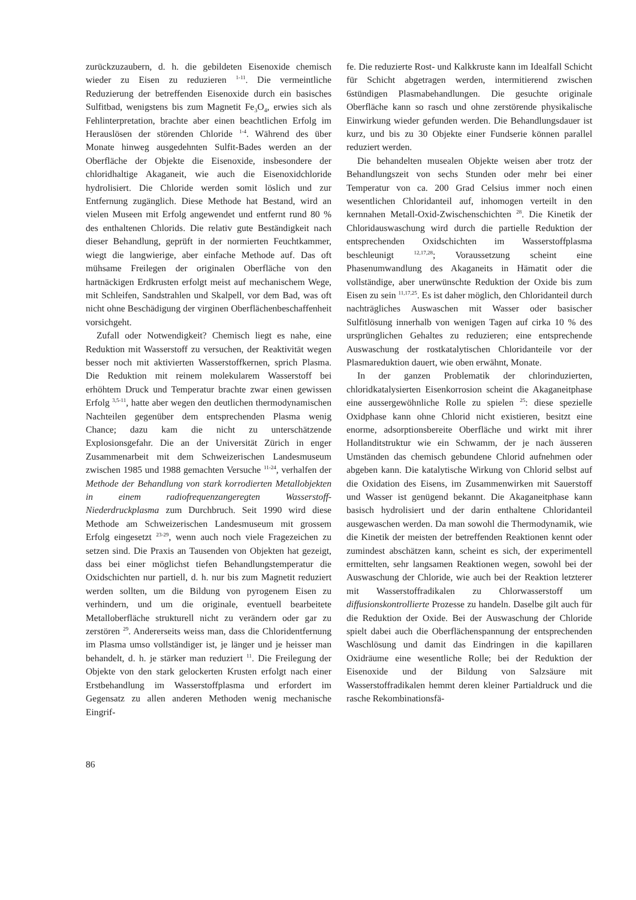zurückzuzaubern, d. h. die gebildeten Eisenoxide chemisch wieder zu Eisen zu reduzieren <sup>1-11</sup>. Die vermeintliche Reduzierung der betreffenden Eisenoxide durch ein basisches Sulfitbad, wenigstens bis zum Magnetit Fe<sub>3</sub>O<sub>4</sub>, erwies sich als Fehlinterpretation, brachte aber einen beachtlichen Erfolg im Herauslösen der störenden Chloride <sup>1-4</sup>. Während des über Monate hinweg ausgedehnten Sulfit-Bades werden an der Oberfläche der Objekte die Eisenoxide, insbesondere der chloridhaltige Akaganeit, wie auch die Eisenoxidchloride hydrolisiert. Die Chloride werden somit löslich und zur Entfernung zugänglich. Diese Methode hat Bestand, wird an vielen Museen mit Erfolg angewendet und entfernt rund 80 % des enthaltenen Chlorids. Die relativ gute Beständigkeit nach dieser Behandlung, geprüft in der normierten Feuchtkammer, wiegt die langwierige, aber einfache Methode auf. Das oft mühsame Freilegen der originalen Oberfläche von den hartnäckigen Erdkrusten erfolgt meist auf mechanischem Wege, mit Schleifen, Sandstrahlen und Skalpell, vor dem Bad, was oft nicht ohne Beschädigung der virginen Oberflächenbeschaffenheit vorsichgeht.
Zufall oder Notwendigkeit? Chemisch liegt es nahe, eine Reduktion mit Wasserstoff zu versuchen, der Reaktivität wegen besser noch mit aktivierten Wasserstoffkernen, sprich Plasma. Die Reduktion mit reinem molekularem Wasserstoff bei erhöhtem Druck und Temperatur brachte zwar einen gewissen Erfolg <sup>3,5-11</sup>, hatte aber wegen den deutlichen thermodynamischen Nachteilen gegenüber dem entsprechenden Plasma wenig Chance; dazu kam die nicht zu unterschätzende Explosionsgefahr. Die an der Universität Zürich in enger Zusammenarbeit mit dem Schweizerischen Landesmuseum zwischen 1985 und 1988 gemachten Versuche <sup>11-24</sup>, verhalfen der Methode der Behandlung von stark korrodierten Metallobjekten in einem radiofrequenzangeregten Wasserstoff-Niederdruckplasma zum Durchbruch. Seit 1990 wird diese Methode am Schweizerischen Landesmuseum mit grossem Erfolg eingesetzt <sup>23-29</sup>, wenn auch noch viele Fragezeichen zu setzen sind. Die Praxis an Tausenden von Objekten hat gezeigt, dass bei einer möglichst tiefen Behandlungstemperatur die Oxidschichten nur partiell, d. h. nur bis zum Magnetit reduziert werden sollten, um die Bildung von pyrogenem Eisen zu verhindern, und um die originale, eventuell bearbeitete Metalloberfläche strukturell nicht zu verändern oder gar zu zerstören <sup>29</sup>. Andererseits weiss man, dass die Chloridentfernung im Plasma umso vollständiger ist, je länger und je heisser man behandelt, d. h. je stärker man reduziert <sup>11</sup>. Die Freilegung der Objekte von den stark gelockerten Krusten erfolgt nach einer Erstbehandlung im Wasserstoffplasma und erfordert im Gegensatz zu allen anderen Methoden wenig mechanische Eingrif-
fe. Die reduzierte Rost- und Kalkkruste kann im Idealfall Schicht für Schicht abgetragen werden, intermitierend zwischen 6stündigen Plasmabehandlungen. Die gesuchte originale Oberfläche kann so rasch und ohne zerstörende physikalische Einwirkung wieder gefunden werden. Die Behandlungsdauer ist kurz, und bis zu 30 Objekte einer Fundserie können parallel reduziert werden.
Die behandelten musealen Objekte weisen aber trotz der Behandlungszeit von sechs Stunden oder mehr bei einer Temperatur von ca. 200 Grad Celsius immer noch einen wesentlichen Chloridanteil auf, inhomogen verteilt in den kernnahen Metall-Oxid-Zwischenschichten <sup>28</sup>. Die Kinetik der Chloridauswaschung wird durch die partielle Reduktion der entsprechenden Oxidschichten im Wasserstoffplasma beschleunigt <sup>12,17,28</sup>; Voraussetzung scheint eine Phasenumwandlung des Akaganeits in Hämatit oder die vollständige, aber unerwünschte Reduktion der Oxide bis zum Eisen zu sein <sup>11,17,25</sup>. Es ist daher möglich, den Chloridanteil durch nachträgliches Auswaschen mit Wasser oder basischer Sulfitlösung innerhalb von wenigen Tagen auf cirka 10 % des ursprünglichen Gehaltes zu reduzieren; eine entsprechende Auswaschung der rostkatalytischen Chloridanteile vor der Plasmareduktion dauert, wie oben erwähnt, Monate.
In der ganzen Problematik der chlorinduzierten, chloridkatalysierten Eisenkorrosion scheint die Akaganeitphase eine aussergewöhnliche Rolle zu spielen <sup>25</sup>: diese spezielle Oxidphase kann ohne Chlorid nicht existieren, besitzt eine enorme, adsorptionsbereite Oberfläche und wirkt mit ihrer Hollanditstruktur wie ein Schwamm, der je nach äusseren Umständen das chemisch gebundene Chlorid aufnehmen oder abgeben kann. Die katalytische Wirkung von Chlorid selbst auf die Oxidation des Eisens, im Zusammenwirken mit Sauerstoff und Wasser ist genügend bekannt. Die Akaganeitphase kann basisch hydrolisiert und der darin enthaltene Chloridanteil ausgewaschen werden. Da man sowohl die Thermodynamik, wie die Kinetik der meisten der betreffenden Reaktionen kennt oder zumindest abschätzen kann, scheint es sich, der experimentell ermittelten, sehr langsamen Reaktionen wegen, sowohl bei der Auswaschung der Chloride, wie auch bei der Reaktion letzterer mit Wasserstoffradikalen zu Chlorwasserstoff um diffusionskontrollierte Prozesse zu handeln. Daselbe gilt auch für die Reduktion der Oxide. Bei der Auswaschung der Chloride spielt dabei auch die Oberflächenspannung der entsprechenden Waschlösung und damit das Eindringen in die kapillaren Oxidräume eine wesentliche Rolle; bei der Reduktion der Eisenoxide und der Bildung von Salzsäure mit Wasserstoffradikalen hemmt deren kleiner Partialdruck und die rasche Rekombinationsfä-
86